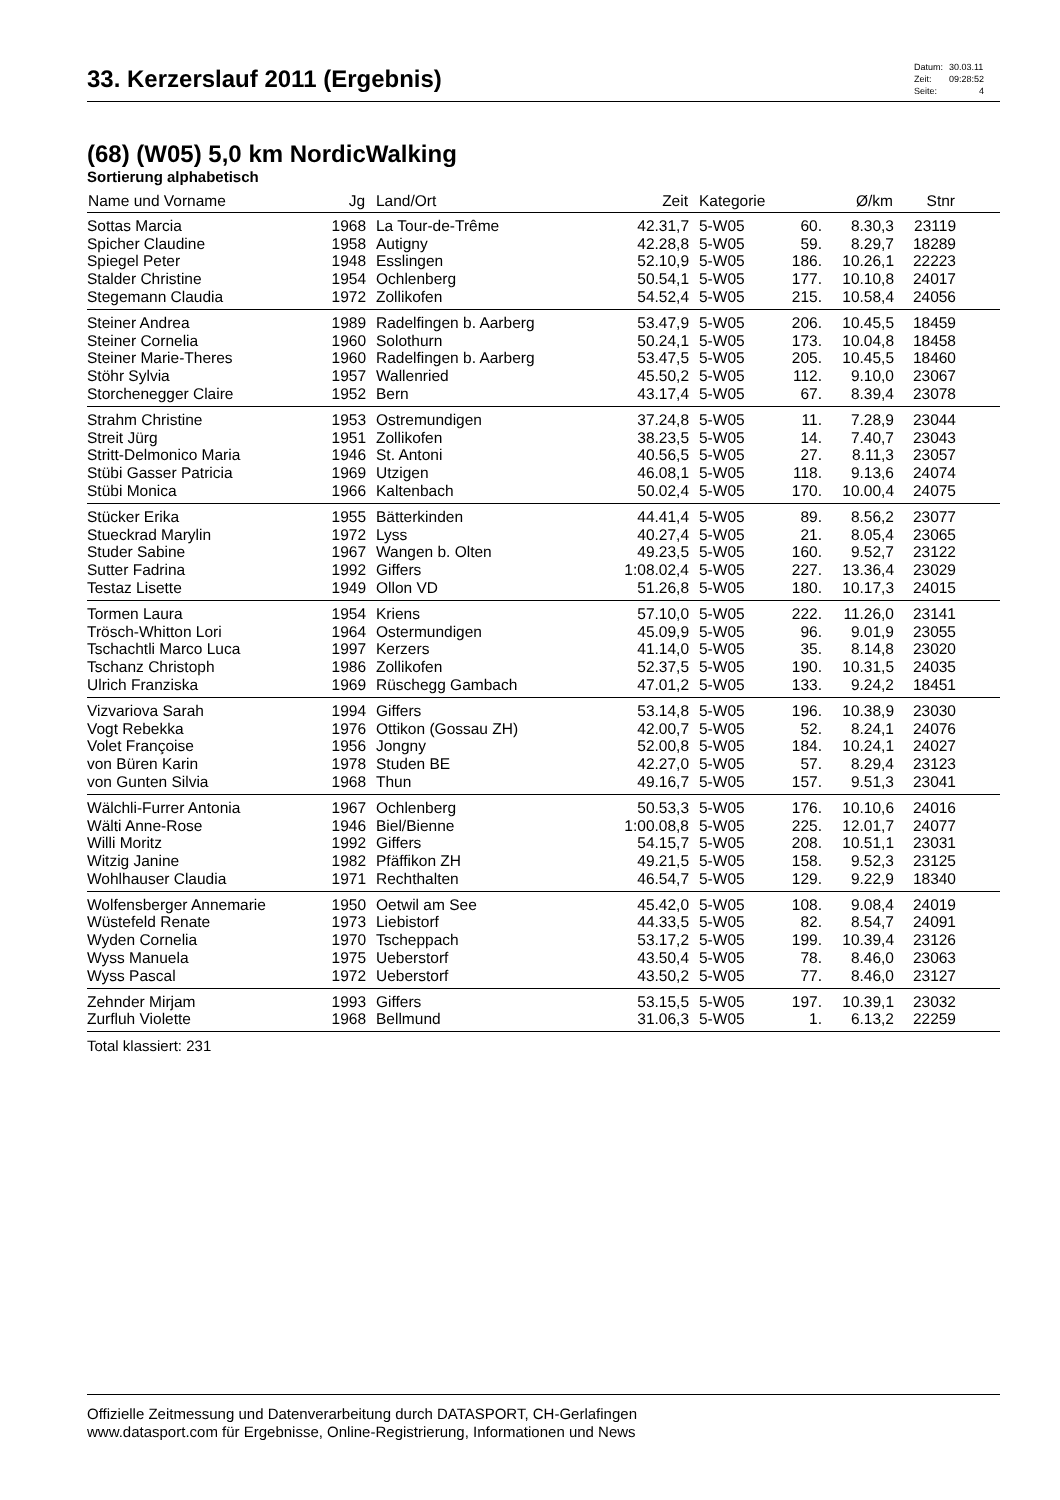33. Kerzerslauf 2011 (Ergebnis)
| Datum: | 30.03.11 |
| Zeit: | 09:28:52 |
| Seite: | 4 |
(68) (W05) 5,0 km NordicWalking
Sortierung alphabetisch
| Name und Vorname | Jg | Land/Ort | Zeit | Kategorie | | Ø/km | Stnr | |
| --- | --- | --- | --- | --- | --- | --- | --- | --- |
| Sottas Marcia | 1968 | La Tour-de-Trême | 42.31,7 | 5-W05 | 60. | 8.30,3 | 23119 | |
| Spicher Claudine | 1958 | Autigny | 42.28,8 | 5-W05 | 59. | 8.29,7 | 18289 | |
| Spiegel Peter | 1948 | Esslingen | 52.10,9 | 5-W05 | 186. | 10.26,1 | 22223 | |
| Stalder Christine | 1954 | Ochlenberg | 50.54,1 | 5-W05 | 177. | 10.10,8 | 24017 | |
| Stegemann Claudia | 1972 | Zollikofen | 54.52,4 | 5-W05 | 215. | 10.58,4 | 24056 | |
| Steiner Andrea | 1989 | Radelfingen b. Aarberg | 53.47,9 | 5-W05 | 206. | 10.45,5 | 18459 | |
| Steiner Cornelia | 1960 | Solothurn | 50.24,1 | 5-W05 | 173. | 10.04,8 | 18458 | |
| Steiner Marie-Theres | 1960 | Radelfingen b. Aarberg | 53.47,5 | 5-W05 | 205. | 10.45,5 | 18460 | |
| Stöhr Sylvia | 1957 | Wallenried | 45.50,2 | 5-W05 | 112. | 9.10,0 | 23067 | |
| Storchenegger Claire | 1952 | Bern | 43.17,4 | 5-W05 | 67. | 8.39,4 | 23078 | |
| Strahm Christine | 1953 | Ostremundigen | 37.24,8 | 5-W05 | 11. | 7.28,9 | 23044 | |
| Streit Jürg | 1951 | Zollikofen | 38.23,5 | 5-W05 | 14. | 7.40,7 | 23043 | |
| Stritt-Delmonico Maria | 1946 | St. Antoni | 40.56,5 | 5-W05 | 27. | 8.11,3 | 23057 | |
| Stübi Gasser Patricia | 1969 | Utzigen | 46.08,1 | 5-W05 | 118. | 9.13,6 | 24074 | |
| Stübi Monica | 1966 | Kaltenbach | 50.02,4 | 5-W05 | 170. | 10.00,4 | 24075 | |
| Stücker Erika | 1955 | Bätterkinden | 44.41,4 | 5-W05 | 89. | 8.56,2 | 23077 | |
| Stueckrad Marylin | 1972 | Lyss | 40.27,4 | 5-W05 | 21. | 8.05,4 | 23065 | |
| Studer Sabine | 1967 | Wangen b. Olten | 49.23,5 | 5-W05 | 160. | 9.52,7 | 23122 | |
| Sutter Fadrina | 1992 | Giffers | 1:08.02,4 | 5-W05 | 227. | 13.36,4 | 23029 | |
| Testaz Lisette | 1949 | Ollon VD | 51.26,8 | 5-W05 | 180. | 10.17,3 | 24015 | |
| Tormen Laura | 1954 | Kriens | 57.10,0 | 5-W05 | 222. | 11.26,0 | 23141 | |
| Trösch-Whitton Lori | 1964 | Ostermundigen | 45.09,9 | 5-W05 | 96. | 9.01,9 | 23055 | |
| Tschachtli Marco Luca | 1997 | Kerzers | 41.14,0 | 5-W05 | 35. | 8.14,8 | 23020 | |
| Tschanz Christoph | 1986 | Zollikofen | 52.37,5 | 5-W05 | 190. | 10.31,5 | 24035 | |
| Ulrich Franziska | 1969 | Rüschegg Gambach | 47.01,2 | 5-W05 | 133. | 9.24,2 | 18451 | |
| Vizvariova Sarah | 1994 | Giffers | 53.14,8 | 5-W05 | 196. | 10.38,9 | 23030 | |
| Vogt Rebekka | 1976 | Ottikon (Gossau ZH) | 42.00,7 | 5-W05 | 52. | 8.24,1 | 24076 | |
| Volet Françoise | 1956 | Jongny | 52.00,8 | 5-W05 | 184. | 10.24,1 | 24027 | |
| von Büren Karin | 1978 | Studen BE | 42.27,0 | 5-W05 | 57. | 8.29,4 | 23123 | |
| von Gunten Silvia | 1968 | Thun | 49.16,7 | 5-W05 | 157. | 9.51,3 | 23041 | |
| Wälchli-Furrer Antonia | 1967 | Ochlenberg | 50.53,3 | 5-W05 | 176. | 10.10,6 | 24016 | |
| Wälti Anne-Rose | 1946 | Biel/Bienne | 1:00.08,8 | 5-W05 | 225. | 12.01,7 | 24077 | |
| Willi Moritz | 1992 | Giffers | 54.15,7 | 5-W05 | 208. | 10.51,1 | 23031 | |
| Witzig Janine | 1982 | Pfäffikon ZH | 49.21,5 | 5-W05 | 158. | 9.52,3 | 23125 | |
| Wohlhauser Claudia | 1971 | Rechthalten | 46.54,7 | 5-W05 | 129. | 9.22,9 | 18340 | |
| Wolfensberger Annemarie | 1950 | Oetwil am See | 45.42,0 | 5-W05 | 108. | 9.08,4 | 24019 | |
| Wüstefeld Renate | 1973 | Liebistorf | 44.33,5 | 5-W05 | 82. | 8.54,7 | 24091 | |
| Wyden Cornelia | 1970 | Tscheppach | 53.17,2 | 5-W05 | 199. | 10.39,4 | 23126 | |
| Wyss Manuela | 1975 | Ueberstorf | 43.50,4 | 5-W05 | 78. | 8.46,0 | 23063 | |
| Wyss Pascal | 1972 | Ueberstorf | 43.50,2 | 5-W05 | 77. | 8.46,0 | 23127 | |
| Zehnder Mirjam | 1993 | Giffers | 53.15,5 | 5-W05 | 197. | 10.39,1 | 23032 | |
| Zurfluh Violette | 1968 | Bellmund | 31.06,3 | 5-W05 | 1. | 6.13,2 | 22259 | |
Total klassiert: 231
Offizielle Zeitmessung und Datenverarbeitung durch DATASPORT, CH-Gerlafingen
www.datasport.com für Ergebnisse, Online-Registrierung, Informationen und News